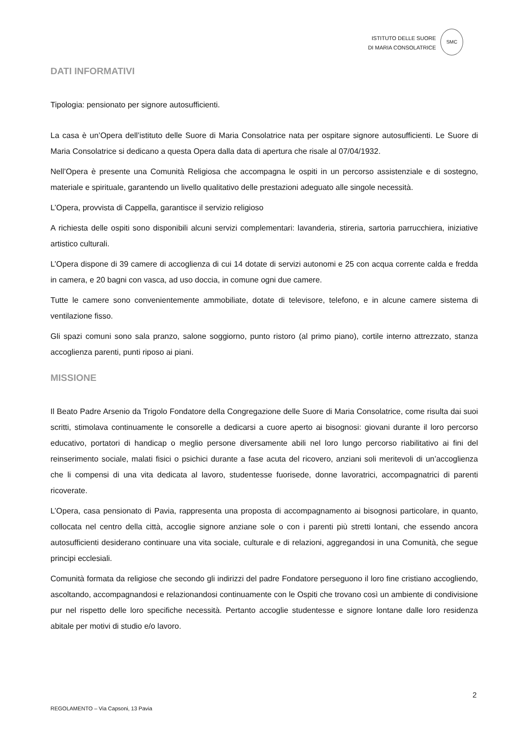ISTITUTO DELLE SUORE
DI MARIA CONSOLATRICE
SMC
DATI INFORMATIVI
Tipologia: pensionato per signore autosufficienti.
La casa è un’Opera dell’istituto delle Suore di Maria Consolatrice nata per ospitare signore autosufficienti. Le Suore di Maria Consolatrice si dedicano a questa Opera dalla data di apertura che risale al 07/04/1932.
Nell’Opera è presente una Comunità Religiosa che accompagna le ospiti in un percorso assistenziale e di sostegno, materiale e spirituale, garantendo un livello qualitativo delle prestazioni adeguato alle singole necessità.
L’Opera, provvista di Cappella, garantisce il servizio religioso
A richiesta delle ospiti sono disponibili alcuni servizi complementari: lavanderia, stireria, sartoria parrucchiera, iniziative artistico culturali.
L’Opera dispone di 39 camere di accoglienza di cui 14 dotate di servizi autonomi e 25 con acqua corrente calda e fredda in camera, e 20 bagni con vasca, ad uso doccia, in comune ogni due camere.
Tutte le camere sono convenientemente ammobiliate, dotate di televisore, telefono, e in alcune camere sistema di ventilazione fisso.
Gli spazi comuni sono sala pranzo, salone soggiorno, punto ristoro (al primo piano), cortile interno attrezzato, stanza accoglienza parenti, punti riposo ai piani.
MISSIONE
Il Beato Padre Arsenio da Trigolo Fondatore della Congregazione delle Suore di Maria Consolatrice, come risulta dai suoi scritti, stimolava continuamente le consorelle a dedicarsi a cuore aperto ai bisognosi: giovani durante il loro percorso educativo, portatori di handicap o meglio persone diversamente abili nel loro lungo percorso riabilitativo ai fini del reinserimento sociale, malati fisici o psichici durante a fase acuta del ricovero, anziani soli meritevoli di un’accoglienza che li compensi di una vita dedicata al lavoro, studentesse fuorisede, donne lavoratrici, accompagnatrici di parenti ricoverate.
L’Opera, casa pensionato di Pavia, rappresenta una proposta di accompagnamento ai bisognosi particolare, in quanto, collocata nel centro della città, accoglie signore anziane sole o con i parenti più stretti lontani, che essendo ancora autosufficienti desiderano continuare una vita sociale, culturale e di relazioni, aggregandosi in una Comunità, che segue principi ecclesiali.
Comunità formata da religiose che secondo gli indirizzi del padre Fondatore perseguono il loro fine cristiano accogliendo, ascoltando, accompagnandosi e relazionandosi continuamente con le Ospiti che trovano così un ambiente di condivisione pur nel rispetto delle loro specifiche necessità. Pertanto accoglie studentesse e signore lontane dalle loro residenza abitale per motivi di studio e/o lavoro.
2
REGOLAMENTO – Via Capsoni, 13 Pavia